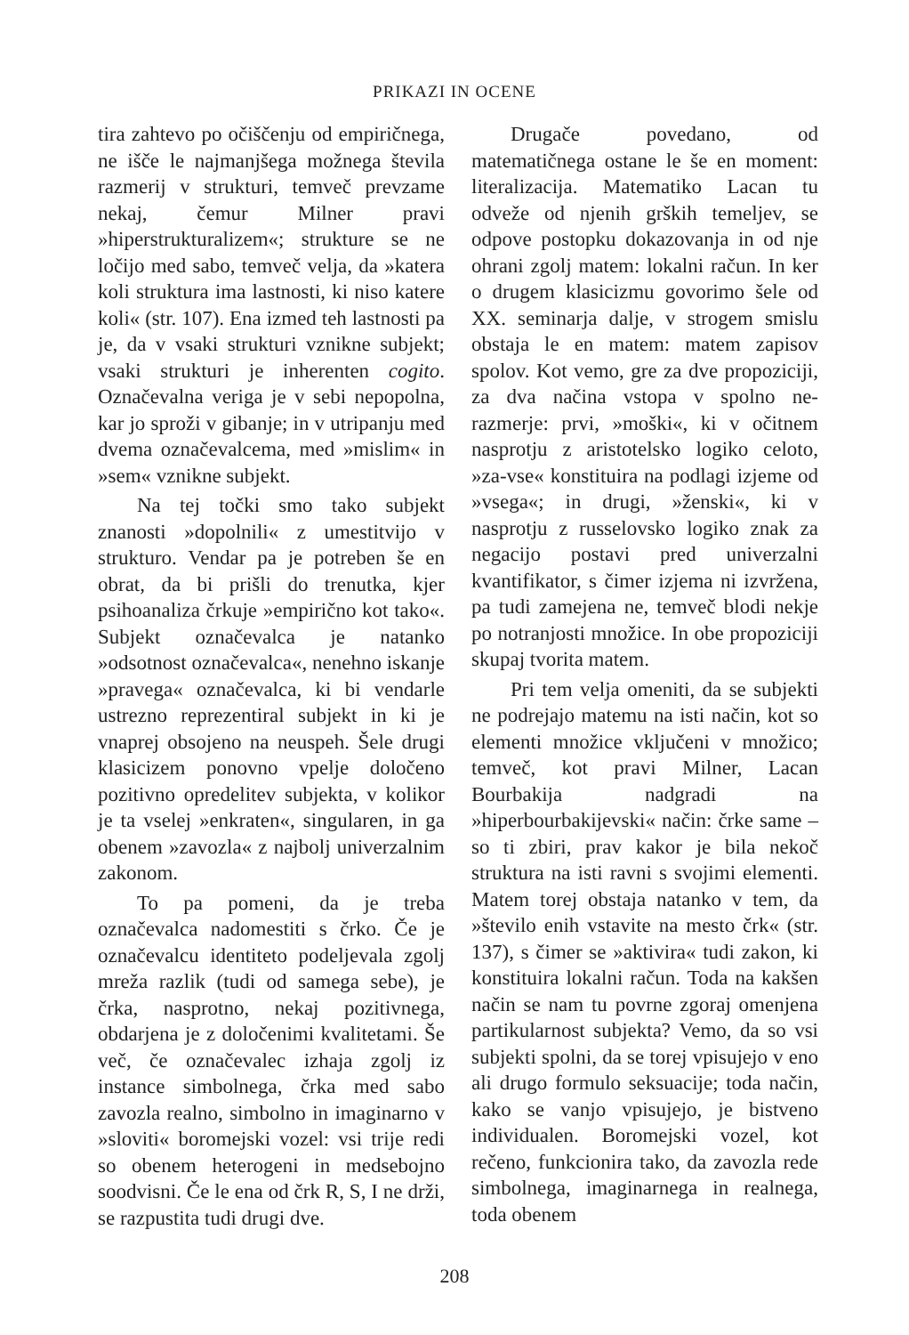PRIKAZI IN OCENE
tira zahtevo po očiščenju od empiričnega, ne išče le najmanjšega možnega števila razmerij v strukturi, temveč prevzame nekaj, čemur Milner pravi »hiperstrukturalizem«; strukture se ne ločijo med sabo, temveč velja, da »katera koli struktura ima lastnosti, ki niso katere koli« (str. 107). Ena izmed teh lastnosti pa je, da v vsaki strukturi vznikne subjekt; vsaki strukturi je inherenten cogito. Označevalna veriga je v sebi nepopolna, kar jo sproži v gibanje; in v utripanju med dvema označevalcema, med »mislim« in »sem« vznikne subjekt.
Na tej točki smo tako subjekt znanosti »dopolnili« z umestitvijo v strukturo. Vendar pa je potreben še en obrat, da bi prišli do trenutka, kjer psihoanaliza črkuje »empirično kot tako«. Subjekt označevalca je natanko »odsotnost označevalca«, nenehno iskanje »pravega« označevalca, ki bi vendarle ustrezno reprezentiral subjekt in ki je vnaprej obsojeno na neuspeh. Šele drugi klasicizem ponovno vpelje določeno pozitivno opredelitev subjekta, v kolikor je ta vselej »enkraten«, singularen, in ga obenem »zavozla« z najbolj univerzalnim zakonom.
To pa pomeni, da je treba označevalca nadomestiti s črko. Če je označevalcu identiteto podeljevala zgolj mreža razlik (tudi od samega sebe), je črka, nasprotno, nekaj pozitivnega, obdarjena je z določenimi kvalitetami. Še več, če označevalec izhaja zgolj iz instance simbolnega, črka med sabo zavozla realno, simbolno in imaginarno v »sloviti« boromejski vozel: vsi trije redi so obenem heterogeni in medsebojno soodvisni. Če le ena od črk R, S, I ne drži, se razpustita tudi drugi dve.
Drugače povedano, od matematičnega ostane le še en moment: literalizacija. Matematiko Lacan tu odveže od njenih grških temeljev, se odpove postopku dokazovanja in od nje ohrani zgolj matem: lokalni račun. In ker o drugem klasicizmu govorimo šele od XX. seminarja dalje, v strogem smislu obstaja le en matem: matem zapisov spolov. Kot vemo, gre za dve propoziciji, za dva načina vstopa v spolno ne-razmerje: prvi, »moški«, ki v očitnem nasprotju z aristotelsko logiko celoto, »za-vse« konstituira na podlagi izjeme od »vsega«; in drugi, »ženski«, ki v nasprotju z russelovsko logiko znak za negacijo postavi pred univerzalni kvantifikator, s čimer izjema ni izvržena, pa tudi zamejena ne, temveč blodi nekje po notranjosti množice. In obe propoziciji skupaj tvorita matem.
Pri tem velja omeniti, da se subjekti ne podrejajo matemu na isti način, kot so elementi množice vključeni v množico; temveč, kot pravi Milner, Lacan Bourbakija nadgradi na »hiperbourbakijevski« način: črke same – so ti zbiri, prav kakor je bila nekoč struktura na isti ravni s svojimi elementi. Matem torej obstaja natanko v tem, da »število enih vstavite na mesto črk« (str. 137), s čimer se »aktivira« tudi zakon, ki konstituira lokalni račun. Toda na kakšen način se nam tu povrne zgoraj omenjena partikularnost subjekta? Vemo, da so vsi subjekti spolni, da se torej vpisujejo v eno ali drugo formulo seksuacije; toda način, kako se vanjo vpisujejo, je bistveno individualen. Boromejski vozel, kot rečeno, funkcionira tako, da zavozla rede simbolnega, imaginarnega in realnega, toda obenem
208